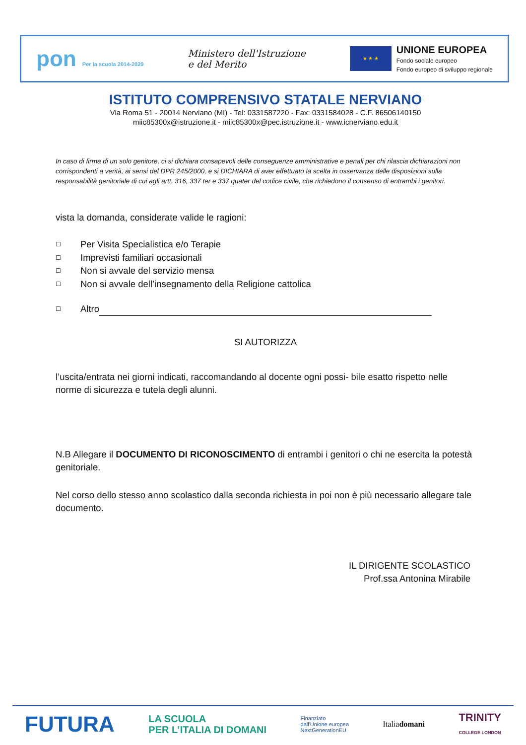pon Per la scuola 2014-2020
Ministero dell'Istruzione
e del Merito
★ ★ ★
UNIONE EUROPEA
Fondo sociale europeo
Fondo europeo di sviluppo regionale
ISTITUTO COMPRENSIVO STATALE NERVIANO
Via Roma 51 - 20014 Nerviano (MI) - Tel: 0331587220 - Fax: 0331584028 - C.F. 86506140150
miic85300x@istruzione.it - miic85300x@pec.istruzione.it - www.icnerviano.edu.it
In caso di firma di un solo genitore, ci si dichiara consapevoli delle conseguenze amministrative e penali per chi rilascia dichiarazioni non corrispondenti a verità, ai sensi del DPR 245/2000, e si DICHIARA di aver effettuato la scelta in osservanza delle disposizioni sulla responsabilità genitoriale di cui agli artt. 316, 337 ter e 337 quater del codice civile, che richiedono il consenso di entrambi i genitori.
vista la domanda, considerate valide le ragioni:
☐ Per Visita Specialistica e/o Terapie
☐ Imprevisti familiari occasionali
☐ Non si avvale del servizio mensa
☐ Non si avvale dell’insegnamento della Religione cattolica
☐ Altro
SI AUTORIZZA
l’uscita/entrata nei giorni indicati, raccomandando al docente ogni possi- bile esatto rispetto nelle norme di sicurezza e tutela degli alunni.
N.B Allegare il DOCUMENTO DI RICONOSCIMENTO di entrambi i genitori o chi ne esercita la potestà genitoriale.
Nel corso dello stesso anno scolastico dalla seconda richiesta in poi non è più necessario allegare tale documento.
IL DIRIGENTE SCOLASTICO
Prof.ssa Antonina Mirabile
FUTURA LA SCUOLA
PER L’ITALIA DI DOMANI Finanziato
dall'Unione europea
NextGenerationEU Italiadomani TRINITY
COLLEGE LONDON